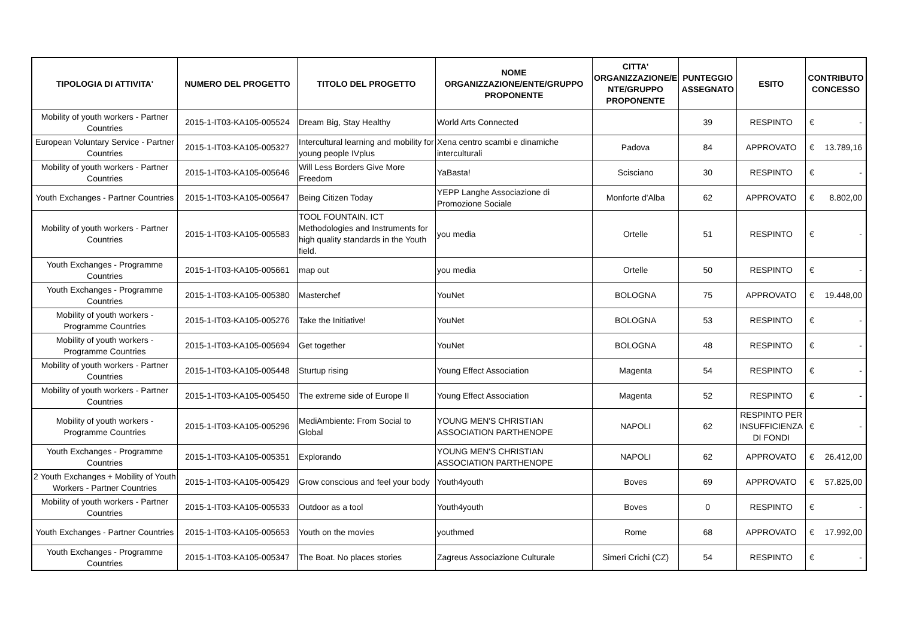| TIPOLOGIA DI ATTIVITA' | NUMERO DEL PROGETTO | TITOLO DEL PROGETTO | NOME ORGANIZZAZIONE/ENTE/GRUPPO PROPONENTE | CITTA' ORGANIZZAZIONE/E NTE/GRUPPO PROPONENTE | PUNTEGGIO ASSEGNATO | ESITO | CONTRIBUTO CONCESSO |
| --- | --- | --- | --- | --- | --- | --- | --- |
| Mobility of youth workers - Partner Countries | 2015-1-IT03-KA105-005524 | Dream Big, Stay Healthy | World Arts Connected | | 39 | RESPINTO | € - |
| European Voluntary Service - Partner Countries | 2015-1-IT03-KA105-005327 | Intercultural learning and mobility for young people IVplus | Xena centro scambi e dinamiche interculturali | Padova | 84 | APPROVATO | € 13.789,16 |
| Mobility of youth workers - Partner Countries | 2015-1-IT03-KA105-005646 | Will Less Borders Give More Freedom | YaBasta! | Scisciano | 30 | RESPINTO | € - |
| Youth Exchanges - Partner Countries | 2015-1-IT03-KA105-005647 | Being Citizen Today | YEPP Langhe Associazione di Promozione Sociale | Monforte d'Alba | 62 | APPROVATO | € 8.802,00 |
| Mobility of youth workers - Partner Countries | 2015-1-IT03-KA105-005583 | TOOL FOUNTAIN. ICT Methodologies and Instruments for high quality standards in the Youth field. | you media | Ortelle | 51 | RESPINTO | € - |
| Youth Exchanges - Programme Countries | 2015-1-IT03-KA105-005661 | map out | you media | Ortelle | 50 | RESPINTO | € - |
| Youth Exchanges - Programme Countries | 2015-1-IT03-KA105-005380 | Masterchef | YouNet | BOLOGNA | 75 | APPROVATO | € 19.448,00 |
| Mobility of youth workers - Programme Countries | 2015-1-IT03-KA105-005276 | Take the Initiative! | YouNet | BOLOGNA | 53 | RESPINTO | € - |
| Mobility of youth workers - Programme Countries | 2015-1-IT03-KA105-005694 | Get together | YouNet | BOLOGNA | 48 | RESPINTO | € - |
| Mobility of youth workers - Partner Countries | 2015-1-IT03-KA105-005448 | Sturtup rising | Young Effect Association | Magenta | 54 | RESPINTO | € - |
| Mobility of youth workers - Partner Countries | 2015-1-IT03-KA105-005450 | The extreme side of Europe II | Young Effect Association | Magenta | 52 | RESPINTO | € - |
| Mobility of youth workers - Programme Countries | 2015-1-IT03-KA105-005296 | MediAmbiente: From Social to Global | YOUNG MEN'S CHRISTIAN ASSOCIATION PARTHENOPE | NAPOLI | 62 | RESPINTO PER INSUFFICIENZA DI FONDI | € - |
| Youth Exchanges - Programme Countries | 2015-1-IT03-KA105-005351 | Explorando | YOUNG MEN'S CHRISTIAN ASSOCIATION PARTHENOPE | NAPOLI | 62 | APPROVATO | € 26.412,00 |
| 2 Youth Exchanges + Mobility of Youth Workers - Partner Countries | 2015-1-IT03-KA105-005429 | Grow conscious and feel your body | Youth4youth | Boves | 69 | APPROVATO | € 57.825,00 |
| Mobility of youth workers - Partner Countries | 2015-1-IT03-KA105-005533 | Outdoor as a tool | Youth4youth | Boves | 0 | RESPINTO | € - |
| Youth Exchanges - Partner Countries | 2015-1-IT03-KA105-005653 | Youth on the movies | youthmed | Rome | 68 | APPROVATO | € 17.992,00 |
| Youth Exchanges - Programme Countries | 2015-1-IT03-KA105-005347 | The Boat. No places stories | Zagreus Associazione Culturale | Simeri Crichi (CZ) | 54 | RESPINTO | € - |